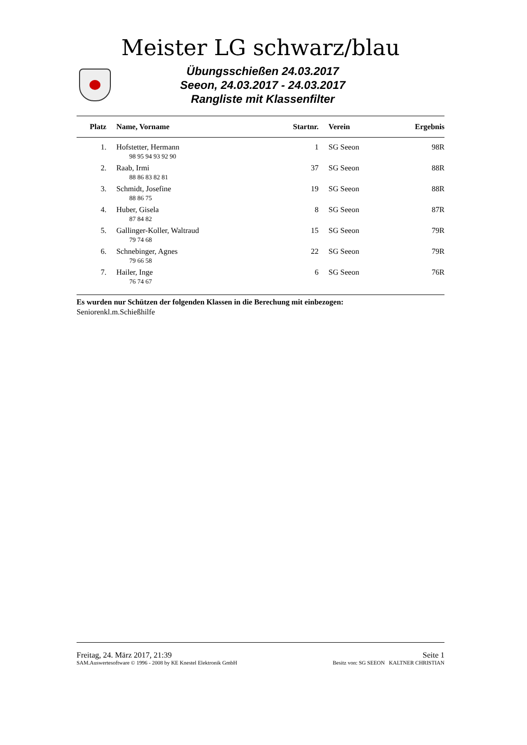Meister LG schwarz/blau
Übungsschießen 24.03.2017
Seeon, 24.03.2017 - 24.03.2017
Rangliste mit Klassenfilter
| Platz | Name, Vorname | Startnr. | Verein | Ergebnis |
| --- | --- | --- | --- | --- |
| 1. | Hofstetter, Hermann | 1 | SG Seeon | 98R |
| | 98 95 94 93 92 90 | | | |
| 2. | Raab, Irmi | 37 | SG Seeon | 88R |
| | 88 86 83 82 81 | | | |
| 3. | Schmidt, Josefine | 19 | SG Seeon | 88R |
| | 88 86 75 | | | |
| 4. | Huber, Gisela | 8 | SG Seeon | 87R |
| | 87 84 82 | | | |
| 5. | Gallinger-Koller, Waltraud | 15 | SG Seeon | 79R |
| | 79 74 68 | | | |
| 6. | Schnebinger, Agnes | 22 | SG Seeon | 79R |
| | 79 66 58 | | | |
| 7. | Hailer, Inge | 6 | SG Seeon | 76R |
| | 76 74 67 | | | |
Es wurden nur Schützen der folgenden Klassen in die Berechung mit einbezogen:
Seniorenkl.m.Schießhilfe
Freitag, 24. März 2017, 21:39 Seite 1
SAM.Auswertesoftware © 1996 - 2008 by KE Knestel Elektronik GmbH Besitz von: SG SEEON KALTNER CHRISTIAN